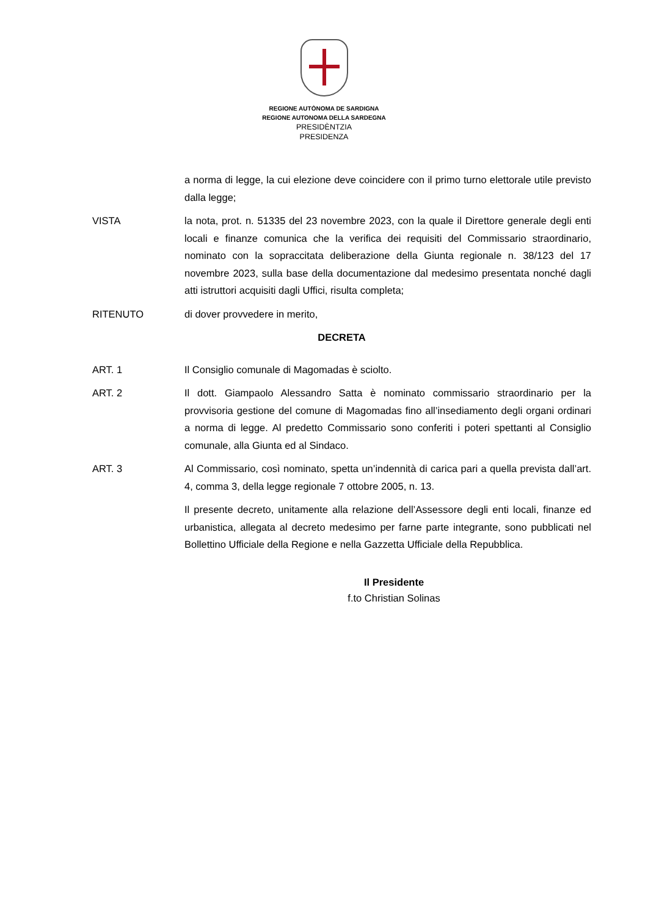REGIONE AUTÒNOMA DE SARDIGNA
REGIONE AUTONOMA DELLA SARDEGNA
PRESIDÈNTZIA
PRESIDENZA
a norma di legge, la cui elezione deve coincidere con il primo turno elettorale utile previsto dalla legge;
VISTA la nota, prot. n. 51335 del 23 novembre 2023, con la quale il Direttore generale degli enti locali e finanze comunica che la verifica dei requisiti del Commissario straordinario, nominato con la sopraccitata deliberazione della Giunta regionale n. 38/123 del 17 novembre 2023, sulla base della documentazione dal medesimo presentata nonché dagli atti istruttori acquisiti dagli Uffici, risulta completa;
RITENUTO di dover provvedere in merito,
DECRETA
ART. 1 Il Consiglio comunale di Magomadas è sciolto.
ART. 2 Il dott. Giampaolo Alessandro Satta è nominato commissario straordinario per la provvisoria gestione del comune di Magomadas fino all’insediamento degli organi ordinari a norma di legge. Al predetto Commissario sono conferiti i poteri spettanti al Consiglio comunale, alla Giunta ed al Sindaco.
ART. 3 Al Commissario, così nominato, spetta un’indennità di carica pari a quella prevista dall’art. 4, comma 3, della legge regionale 7 ottobre 2005, n. 13.
Il presente decreto, unitamente alla relazione dell’Assessore degli enti locali, finanze ed urbanistica, allegata al decreto medesimo per farne parte integrante, sono pubblicati nel Bollettino Ufficiale della Regione e nella Gazzetta Ufficiale della Repubblica.
Il Presidente
f.to Christian Solinas